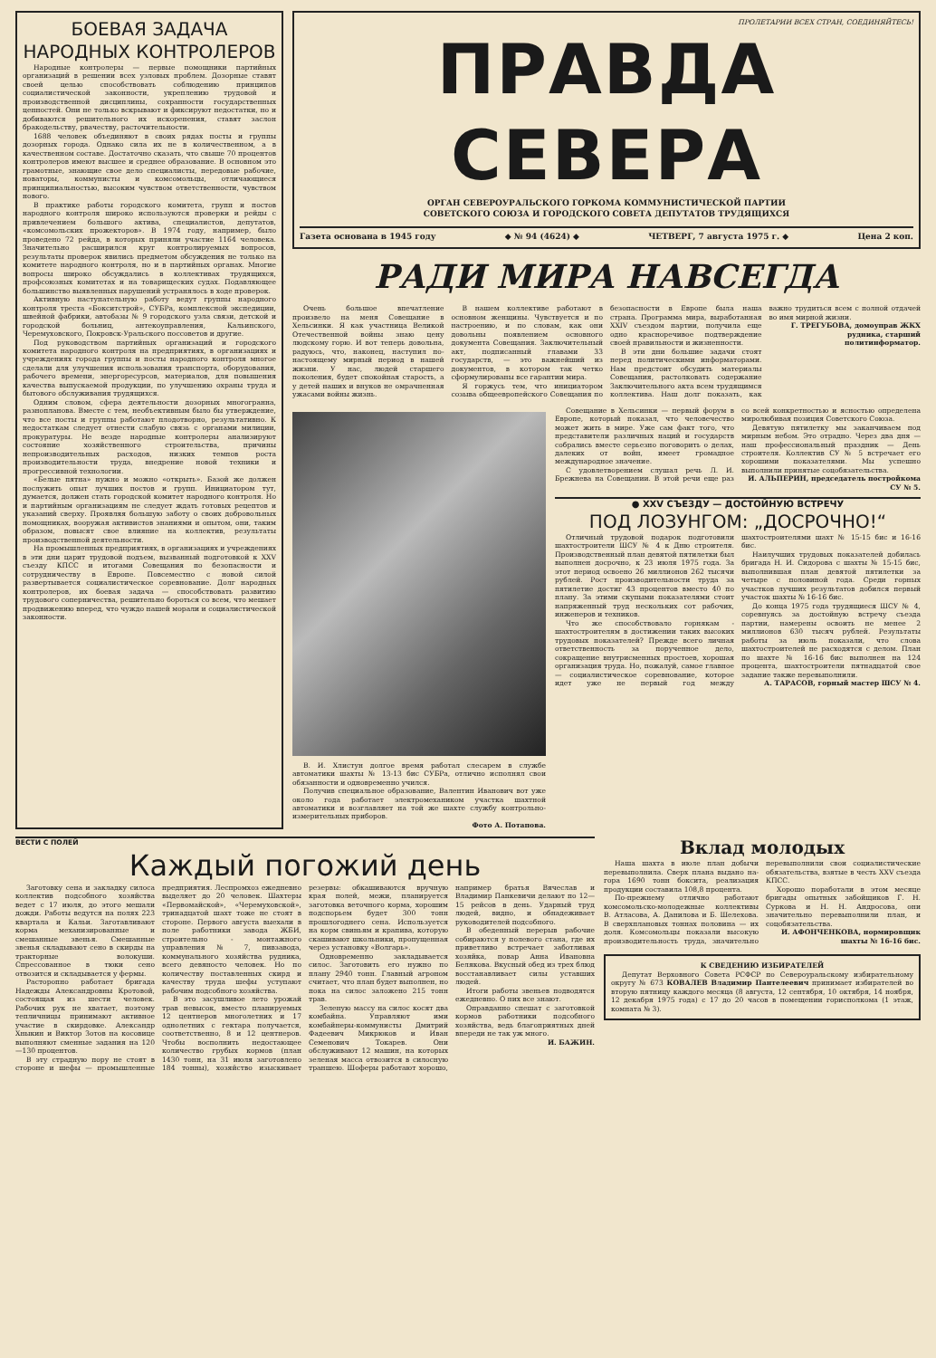БОЕВАЯ ЗАДАЧА
НАРОДНЫХ КОНТРОЛЕРОВ
Народные контролеры — первые помощники партийных организаций в решении всех узловых проблем. Дозорные ставят своей целью способствовать соблюдению принципов социалистической законности, укреплению трудовой и производственной дисциплины, сохранности государственных ценностей. Они не только вскрывают и фиксируют недостатки, но и добиваются решительного их искоренения, ставят заслон бракодельству, рвачеству, расточительности.
1688 человек объединяют в своих рядах посты и группы дозорных города. Однако сила их не в количественном, а в качественном составе. Достаточно сказать, что свыше 70 процентов контролеров имеют высшее и среднее образование. В основном это грамотные, знающие свое дело специалисты, передовые рабочие, новаторы, коммунисты и комсомольцы, отличающиеся принципиальностью, высоким чувством ответственности, чувством нового.
В практике работы городского комитета, групп и постов народного контроля широко используются проверки и рейды с привлечением большого актива, специалистов, депутатов, «комсомольских прожекторов». В 1974 году, например, было проведено 72 рейда, в которых приняли участие 1164 человека. Значительно расширился круг контролируемых вопросов, результаты проверок явились предметом обсуждения не только на комитете народного контроля, но и в партийных органах. Многие вопросы широко обсуждались в коллективах трудящихся, профсоюзных комитетах и на товарищеских судах. Подавляющее большинство выявленных нарушений устранялось в ходе проверок.
Активную наступательную работу ведут группы народного контроля треста «Бокситстрой», СУБРа, комплексной экспедиции, швейной фабрики, автобазы № 9 городского узла связи, детской и городской больниц, антекоуправления, Кальинского, Черемуховского, Покровск-Уральского поссоветов и другие.
Под руководством партийных организаций и городского комитета народного контроля на предприятиях, в организациях и учреждениях города группы и посты народного контроля многое сделали для улучшения использования транспорта, оборудования, рабочего времени, энергоресурсов, материалов, для повышения качества выпускаемой продукции, по улучшению охраны труда и бытового обслуживания трудящихся.
Одним словом, сфера деятельности дозорных многогранна, разнопланова. Вместе с тем, необъективным было бы утверждение, что все посты и группы работают плодотворно, результативно. К недостаткам следует отнести слабую связь с органами милиции, прокуратуры. Не везде народные контролеры анализируют состояние хозяйственного строительства, причины непроизводительных расходов, низких темпов роста производительности труда, внедрение новой техники и прогрессивной технологии.
«Белые пятна» нужно и можно «открыть». Базой же должен послужить опыт лучших постов и групп. Инициатором тут, думается, должен стать городской комитет народного контроля. Но и партийным организациям не следует ждать готовых рецептов и указаний сверху. Проявляя большую заботу о своих добровольных помощниках, вооружая активистов знаниями и опытом, они, таким образом, повысят свое влияние на коллектив, результаты производственной деятельности.
На промышленных предприятиях, в организациях и учреждениях в эти дни царит трудовой подъем, вызванный подготовкой к XXV съезду КПСС и итогами Совещания по безопасности и сотрудничеству в Европе. Повсеместно с новой силой развертывается социалистическое соревнование. Долг народных контролеров, их боевая задача — способствовать развитию трудового соперничества, решительно бороться со всем, что мешает продвижению вперед, что чуждо нашей морали и социалистической законности.
ПРОЛЕТАРИИ ВСЕХ СТРАН, СОЕДИНЯЙТЕСЬ!
ПРАВДА СЕВЕРА
ОРГАН СЕВЕРОУРАЛЬСКОГО ГОРКОМА КОММУНИСТИЧЕСКОЙ ПАРТИИ
СОВЕТСКОГО СОЮЗА И ГОРОДСКОГО СОВЕТА ДЕПУТАТОВ ТРУДЯЩИХСЯ
Газета основана в 1945 году ◆ № 94 (4624) ◆ ЧЕТВЕРГ, 7 августа 1975 г. ◆ Цена 2 коп.
РАДИ МИРА НАВСЕГДА
Очень большое впечатление произвело на меня Совещание в Хельсинки. Я как участница Великой Отечественной войны знаю цену людскому горю. И вот теперь довольна, радуюсь, что, наконец, наступил по-настоящему мирный период в нашей жизни. У нас, людей старшего поколения, будет спокойная старость, а у детей наших и внуков не омрачненная ужасами войны жизнь.
В нашем коллективе работают в основном женщины. Чувствуется и по настроению, и по словам, как они довольны появлением основного документа Совещания. Заключительный акт, подписанный главами 33 государств, — это важнейший из документов, в котором так четко сформулированы все гарантии мира.
Я горжусь тем, что инициатором созыва общеевропейского Совещания по безопасности в Европе была наша страна. Программа мира, выработанная XXIV съездом партии, получила еще одно красноречивое подтверждение своей правильности и жизненности.
В эти дни большие задачи стоят перед политическими информаторами. Нам предстоит обсудить материалы Совещания, растолковать содержание Заключительного акта всем трудящимся коллектива. Наш долг показать, как важно трудиться всем с полной отдачей во имя мирной жизни.
Г. ТРЕГУБОВА, домоуправ ЖКХ рудника, старший политинформатор.
В. И. Хлистун долгое время работал слесарем в службе автоматики шахты № 13-13 бис СУБРа, отлично исполнял свои обязанности и одновременно учился.
Получив специальное образование, Валентин Иванович вот уже около года работает электромехаником участка шахтной автоматики и возглавляет на той же шахте службу контрольно-измерительных приборов.
Фото А. Потапова.
Совещание в Хельсинки — первый форум в Европе, который показал, что человечество может жить в мире. Уже сам факт того, что представители различных наций и государств собрались вместе серьезно поговорить о делах, далеких от войн, имеет громадное международное значение.
С удовлетворением слушал речь Л. И. Брежнева на Совещании. В этой речи еще раз со всей конкретностью и ясностью определена миролюбивая позиция Советского Союза.
Девятую пятилетку мы заканчиваем под мирным небом. Это отрадно. Через два дня — наш профессиональный праздник — День строителя. Коллектив СУ № 5 встречает его хорошими показателями. Мы успешно выполнили принятые соцобязательства.
И. АЛЬПЕРИН, председатель постройкома СУ № 5.
● XXV СЪЕЗДУ — ДОСТОЙНУЮ ВСТРЕЧУ
ПОД ЛОЗУНГОМ: „ДОСРОЧНО!“
Отличный трудовой подарок подготовили шахтостроители ШСУ № 4 к Дню строителя. Производственный план девятой пятилетки был выполнен досрочно, к 23 июля 1975 года. За этот период освоено 26 миллионов 262 тысячи рублей. Рост производительности труда за пятилетие достиг 43 процентов вместо 40 по плану. За этими скупыми показателями стоит напряженный труд нескольких сот рабочих, инженеров и техников.
Что же способствовало горнякам - шахтостроителям в достижении таких высоких трудовых показателей? Прежде всего личная ответственность за порученное дело, сокращение внутрисменных простоев, хорошая организация труда. Но, пожалуй, самое главное — социалистическое соревнование, которое идет уже не первый год между шахтостроителями шахт № 15-15 бис и 16-16 бис.
Наилучших трудовых показателей добилась бригада Н. И. Сидорова с шахты № 15-15 бис, выполнившая план девятой пятилетки за четыре с половиной года. Среди горных участков лучших результатов добился первый участок шахты № 16-16 бис.
До конца 1975 года трудящиеся ШСУ № 4, соревнуясь за достойную встречу съезда партии, намерены освоить не менее 2 миллионов 630 тысяч рублей. Результаты работы за июль показали, что слова шахтостроителей не расходятся с делом. План по шахте № 16-16 бис выполнен на 124 процента, шахтостроители пятнадцатой свое задание также перевыполнили.
А. ТАРАСОВ, горный мастер ШСУ № 4.
ВЕСТИ С ПОЛЕЙ
Каждый погожий день
Заготовку сена и закладку силоса коллектив подсобного хозяйства ведет с 17 июля, до этого мешали дожди. Работы ведутся на полях 223 квартала и Кальи. Заготавливают корма механизированные и смешанные звенья. Смешанные звенья складывают сено в скирды на тракторные волокуши. Спрессованное в тюки сено отвозится и складывается у фермы.
Расторопно работает бригада Надежды Александровны Кротовой, состоящая из шести человек. Рабочих рук не хватает, поэтому тепличницы принимают активное участие в скирдовке. Александр Хныкин и Виктор Зотов на косовице выполняют сменные задания на 120—130 процентов.
В эту страдную пору не стоят в стороне и шефы — промышленные предприятия. Леспромхоз ежедневно выделяет до 20 человек. Шахтеры «Первомайской», «Черемуховской», тринадцатой шахт тоже не стоят в стороне. Первого августа выехали в поле работники завода ЖБИ, строительно - монтажного управления № 7, пивзавода, коммунального хозяйства рудника, всего девяносто человек. Но по количеству поставленных скирд и качеству труда шефы уступают рабочим подсобного хозяйства.
В это засушливое лето урожай трав невысок, вместо планируемых 12 центнеров многолетних и 17 однолетних с гектара получается, соответственно, 8 и 12 центнеров. Чтобы восполнить недостающее количество грубых кормов (план 1430 тонн, на 31 июля заготовлено 184 тонны), хозяйство изыскивает резервы: обкашиваются вручную края полей, межи, планируется заготовка веточного корма, хорошим подспорьем будет 300 тонн прошлогоднего сена. Используется на корм свиньям и крапива, которую скашивают школьники, пропущенная через установку «Волгарь».
Одновременно закладывается силос. Заготовить его нужно по плану 2940 тонн. Главный агроном считает, что план будет выполнен, но пока на силос заложено 215 тонн трав.
Зеленую массу на силос косят два комбайна. Управляют ими комбайнеры-коммунисты Дмитрий Фадеевич Микрюков и Иван Семенович Токарев. Они обслуживают 12 машин, на которых зеленая масса отвозится в силосную траншею. Шоферы работают хорошо, например братья Вячеслав и Владимир Панкевичи делают по 12—15 рейсов в день. Ударный труд людей, видно, и обнадеживает руководителей подсобного.
В обеденный перерыв рабочие собираются у полевого стана, где их приветливо встречает заботливая хозяйка, повар Анна Ивановна Белякова. Вкусный обед из трех блюд восстанавливает силы уставших людей.
Итоги работы звеньев подводятся ежедневно. О них все знают.
Оправданно спешат с заготовкой кормов работники подсобного хозяйства, ведь благоприятных дней впереди не так уж много.
И. БАЖИН.
Вклад молодых
Наша шахта в июле план добычи перевыполнила. Сверх плана выдано на-гора 1690 тонн боксита, реализация продукции составила 108,8 процента.
По-прежнему отлично работают комсомольско-молодежные коллективы В. Атласова, А. Данилова и Б. Шелехова. В сверхплановых тоннах половина — их доля. Комсомольцы показали высокую производительность труда, значительно перевыполнили свои социалистические обязательства, взятые в честь XXV съезда КПСС.
Хорошо поработали в этом месяце бригады опытных забойщиков Г. Н. Суркова и Н. Н. Андросова, они значительно перевыполнили план, и соцобязательства.
И. АФОНЧЕНКОВА, нормировщик шахты № 16-16 бис.
К СВЕДЕНИЮ ИЗБИРАТЕЛЕЙ
Депутат Верховного Совета РСФСР по Североуральскому избирательному округу № 673 КОВАЛЕВ Владимир Пантелеевич принимает избирателей во вторую пятницу каждого месяца (8 августа, 12 сентября, 10 октября, 14 ноября, 12 декабря 1975 года) с 17 до 20 часов в помещении горисполкома (1 этаж, комната № 3).